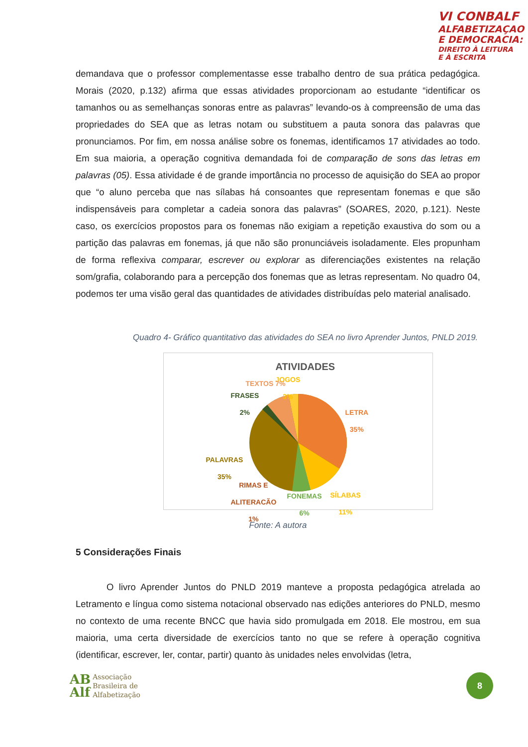VI CONBALF
ALFABETIZAÇAO
E DEMOCRACIA:
DIREITO À LEITURA
E À ESCRITA
demandava que o professor complementasse esse trabalho dentro de sua prática pedagógica. Morais (2020, p.132) afirma que essas atividades proporcionam ao estudante “identificar os tamanhos ou as semelhanças sonoras entre as palavras” levando-os à compreensão de uma das propriedades do SEA que as letras notam ou substituem a pauta sonora das palavras que pronunciamos. Por fim, em nossa análise sobre os fonemas, identificamos 17 atividades ao todo. Em sua maioria, a operação cognitiva demandada foi de comparação de sons das letras em palavras (05). Essa atividade é de grande importância no processo de aquisição do SEA ao propor que “o aluno perceba que nas sílabas há consoantes que representam fonemas e que são indispensáveis para completar a cadeia sonora das palavras” (SOARES, 2020, p.121). Neste caso, os exercícios propostos para os fonemas não exigiam a repetição exaustiva do som ou a partição das palavras em fonemas, já que não são pronunciáveis isoladamente. Eles propunham de forma reflexiva comparar, escrever ou explorar as diferenciações existentes na relação som/grafia, colaborando para a percepção dos fonemas que as letras representam. No quadro 04, podemos ter uma visão geral das quantidades de atividades distribuídas pelo material analisado.
Quadro 4- Gráfico quantitativo das atividades do SEA no livro Aprender Juntos, PNLD 2019.
ATIVIDADES
JOGOS
3%
TEXTOS 7%
FRASES
2%
LETRA
35%
PALAVRAS
35%
RIMAS E
ALITERACÃO
1%
FONEMAS
6%
SÍLABAS
11%
Fonte: A autora
5 Considerações Finais
O livro Aprender Juntos do PNLD 2019 manteve a proposta pedagógica atrelada ao Letramento e língua como sistema notacional observado nas edições anteriores do PNLD, mesmo no contexto de uma recente BNCC que havia sido promulgada em 2018. Ele mostrou, em sua maioria, uma certa diversidade de exercícios tanto no que se refere à operação cognitiva (identificar, escrever, ler, contar, partir) quanto às unidades neles envolvidas (letra,
AB
Alf Associação
Brasileira de
Alfabetização
8